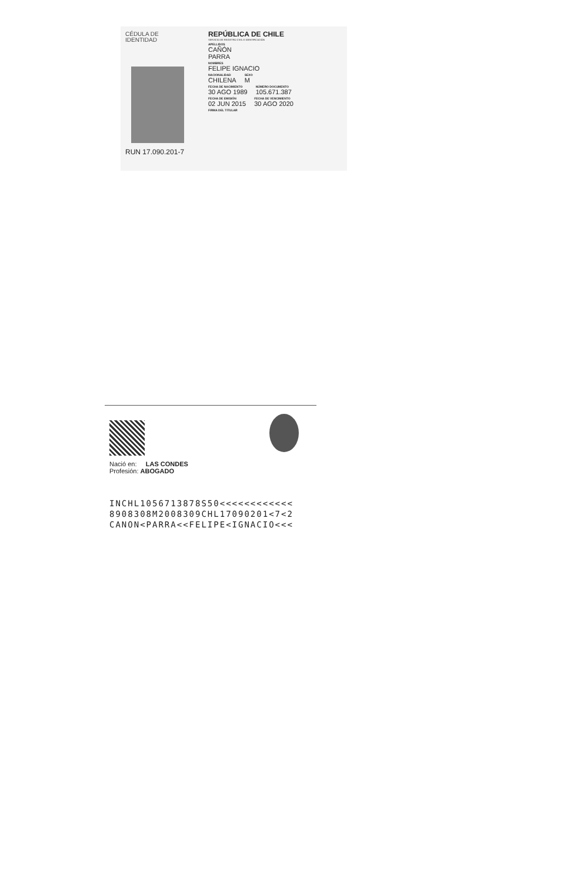CÉDULA DE
IDENTIDAD
RUN 17.090.201-7
REPÚBLICA DE CHILE
SERVICIO DE REGISTRO CIVIL E IDENTIFICACIÓN
APELLIDOS
CAÑÓN
PARRA
NOMBRES
FELIPE IGNACIO
NACIONALIDAD
CHILENA
SEXO
M
FECHA DE NACIMIENTO
30 AGO 1989
NÚMERO DOCUMENTO
105.671.387
FECHA DE EMISIÓN
02 JUN 2015
FECHA DE VENCIMIENTO
30 AGO 2020
FIRMA DEL TITULAR
Nació en: LAS CONDES
Profesión: ABOGADO
INCHL1056713878S50<<<<<<<<<<<<
8908308M2008309CHL17090201<7<2
CANON<PARRA<<FELIPE<IGNACIO<<<